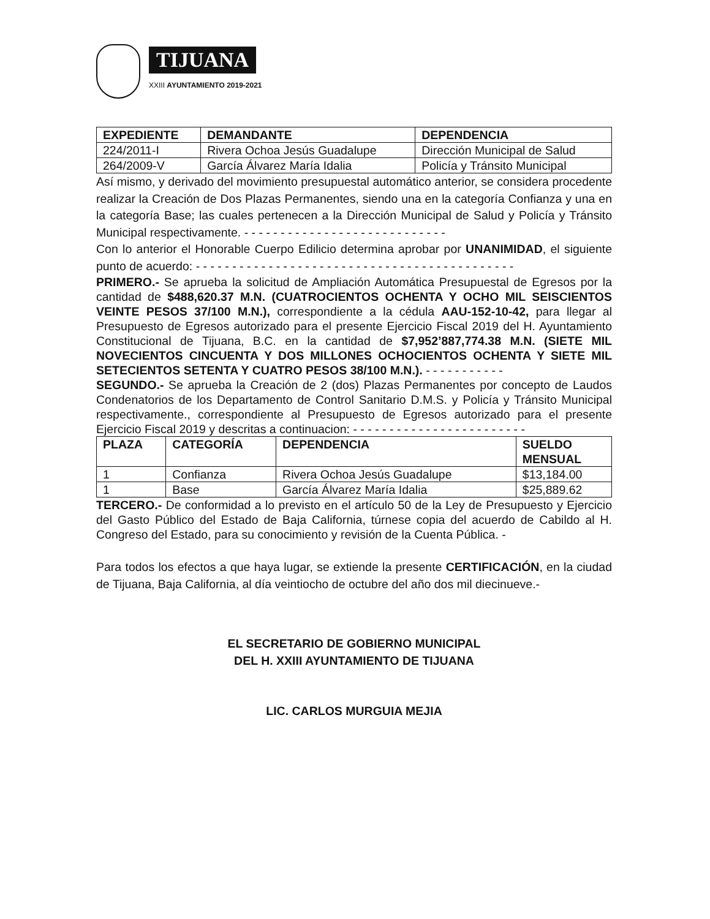TIJUANA
XXIII AYUNTAMIENTO 2019-2021
| EXPEDIENTE | DEMANDANTE | DEPENDENCIA |
| --- | --- | --- |
| 224/2011-I | Rivera Ochoa Jesús Guadalupe | Dirección Municipal de Salud |
| 264/2009-V | García Álvarez María Idalia | Policía y Tránsito Municipal |
Así mismo, y derivado del movimiento presupuestal automático anterior, se considera procedente realizar la Creación de Dos Plazas Permanentes, siendo una en la categoría Confianza y una en la categoría Base; las cuales pertenecen a la Dirección Municipal de Salud y Policía y Tránsito Municipal respectivamente. - - - - - - - - - - - - - - - - - - - - - - - - - - - -
Con lo anterior el Honorable Cuerpo Edilicio determina aprobar por UNANIMIDAD, el siguiente punto de acuerdo: - - - - - - - - - - - - - - - - - - - - - - - - - - - - - - - - - - - - - - - - - - - -
PRIMERO.- Se aprueba la solicitud de Ampliación Automática Presupuestal de Egresos por la cantidad de $488,620.37 M.N. (CUATROCIENTOS OCHENTA Y OCHO MIL SEISCIENTOS VEINTE PESOS 37/100 M.N.), correspondiente a la cédula AAU-152-10-42, para llegar al Presupuesto de Egresos autorizado para el presente Ejercicio Fiscal 2019 del H. Ayuntamiento Constitucional de Tijuana, B.C. en la cantidad de $7,952’887,774.38 M.N. (SIETE MIL NOVECIENTOS CINCUENTA Y DOS MILLONES OCHOCIENTOS OCHENTA Y SIETE MIL SETECIENTOS SETENTA Y CUATRO PESOS 38/100 M.N.). - - - - - - - - - - -
SEGUNDO.- Se aprueba la Creación de 2 (dos) Plazas Permanentes por concepto de Laudos Condenatorios de los Departamento de Control Sanitario D.M.S. y Policía y Tránsito Municipal respectivamente., correspondiente al Presupuesto de Egresos autorizado para el presente Ejercicio Fiscal 2019 y descritas a continuacion: - - - - - - - - - - - - - - - - - - - - - - - -
| PLAZA | CATEGORÍA | DEPENDENCIA | SUELDO MENSUAL |
| --- | --- | --- | --- |
| 1 | Confianza | Rivera Ochoa Jesús Guadalupe | $13,184.00 |
| 1 | Base | García Álvarez María Idalia | $25,889.62 |
TERCERO.- De conformidad a lo previsto en el artículo 50 de la Ley de Presupuesto y Ejercicio del Gasto Público del Estado de Baja California, túrnese copia del acuerdo de Cabildo al H. Congreso del Estado, para su conocimiento y revisión de la Cuenta Pública. -
Para todos los efectos a que haya lugar, se extiende la presente CERTIFICACIÓN, en la ciudad de Tijuana, Baja California, al día veintiocho de octubre del año dos mil diecinueve.-
EL SECRETARIO DE GOBIERNO MUNICIPAL
DEL H. XXIII AYUNTAMIENTO DE TIJUANA
LIC. CARLOS MURGUIA MEJIA